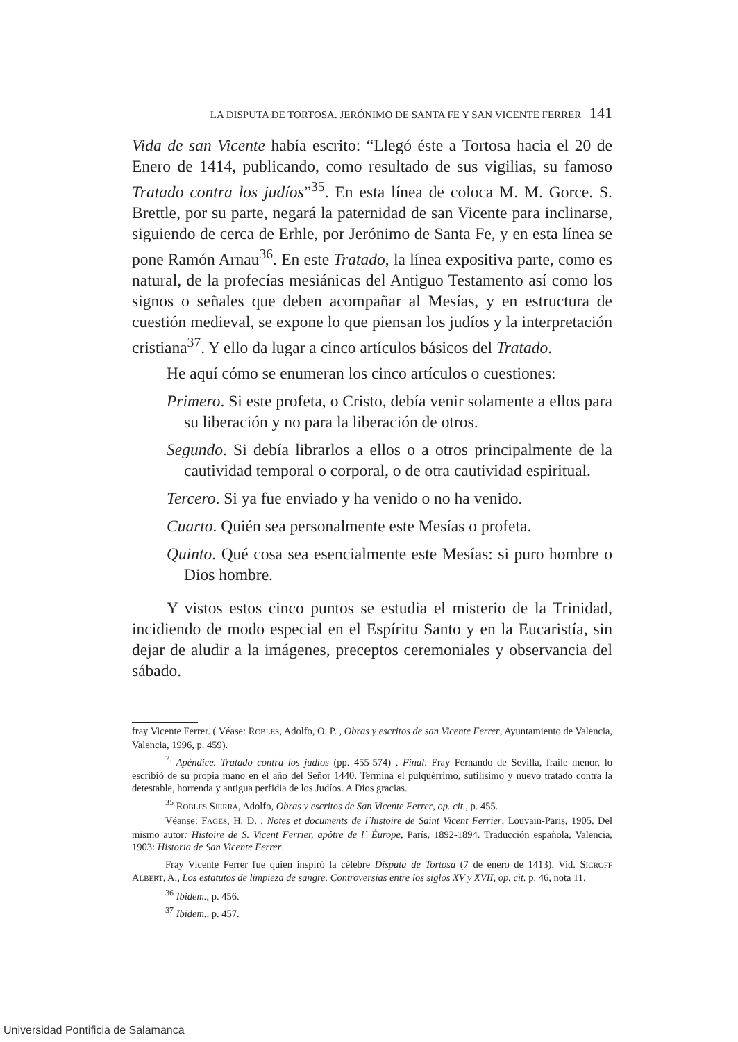LA DISPUTA DE TORTOSA. JERÓNIMO DE SANTA FE Y SAN VICENTE FERRER 141
Vida de san Vicente había escrito: “Llegó éste a Tortosa hacia el 20 de Enero de 1414, publicando, como resultado de sus vigilias, su famoso Tratado contra los judíos”<sup>35</sup>. En esta línea de coloca M. M. Gorce. S. Brettle, por su parte, negará la paternidad de san Vicente para inclinarse, siguiendo de cerca de Erhle, por Jerónimo de Santa Fe, y en esta línea se pone Ramón Arnau<sup>36</sup>. En este Tratado, la línea expositiva parte, como es natural, de la profecías mesiánicas del Antiguo Testamento así como los signos o señales que deben acompañar al Mesías, y en estructura de cuestión medieval, se expone lo que piensan los judíos y la interpretación cristiana<sup>37</sup>. Y ello da lugar a cinco artículos básicos del Tratado.
He aquí cómo se enumeran los cinco artículos o cuestiones:
Primero. Si este profeta, o Cristo, debía venir solamente a ellos para su liberación y no para la liberación de otros.
Segundo. Si debía librarlos a ellos o a otros principalmente de la cautividad temporal o corporal, o de otra cautividad espiritual.
Tercero. Si ya fue enviado y ha venido o no ha venido.
Cuarto. Quién sea personalmente este Mesías o profeta.
Quinto. Qué cosa sea esencialmente este Mesías: si puro hombre o Dios hombre.
Y vistos estos cinco puntos se estudia el misterio de la Trinidad, incidiendo de modo especial en el Espíritu Santo y en la Eucaristía, sin dejar de aludir a la imágenes, preceptos ceremoniales y observancia del sábado.
fray Vicente Ferrer. ( Véase: ROBLES, Adolfo, O. P. , Obras y escritos de san Vicente Ferrer, Ayuntamiento de Valencia, Valencia, 1996, p. 459).
<sup>7.</sup> Apéndice. Tratado contra los judíos (pp. 455-574) . Final. Fray Fernando de Sevilla, fraile menor, lo escribió de su propia mano en el año del Señor 1440. Termina el pulquérrimo, sutilísimo y nuevo tratado contra la detestable, horrenda y antigua perfidia de los Judíos. A Dios gracias.
<sup>35</sup> ROBLES SIERRA, Adolfo, Obras y escritos de San Vicente Ferrer, op. cit., p. 455.
Véanse: FAGES, H. D. , Notes et documents de l´histoire de Saint Vicent Ferrier, Louvain-Paris, 1905. Del mismo autor: Histoire de S. Vicent Ferrier, apôtre de l´ Éurope, París, 1892-1894. Traducción española, Valencia, 1903: Historia de San Vicente Ferrer.
Fray Vicente Ferrer fue quien inspiró la célebre Disputa de Tortosa (7 de enero de 1413). Vid. SICROFF ALBERT, A., Los estatutos de limpieza de sangre. Controversias entre los siglos XV y XVII, op. cit. p. 46, nota 11.
<sup>36</sup> Ibidem., p. 456.
<sup>37</sup> Ibidem., p. 457.
Universidad Pontificia de Salamanca